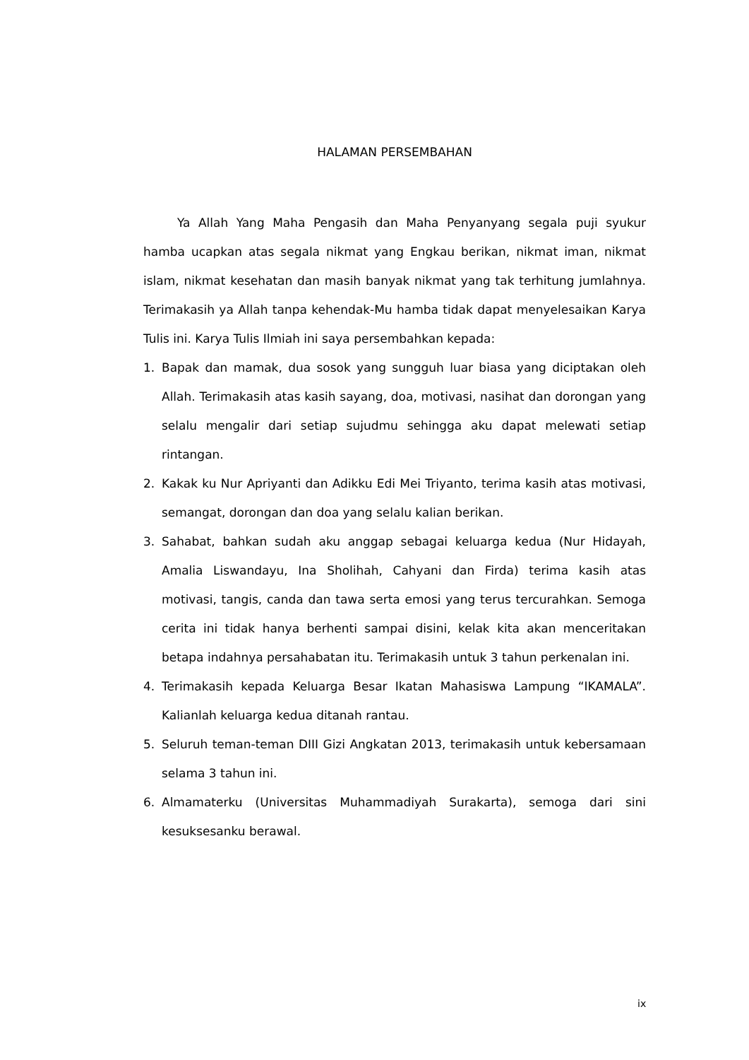HALAMAN PERSEMBAHAN
Ya Allah Yang Maha Pengasih dan Maha Penyanyang segala puji syukur hamba ucapkan atas segala nikmat yang Engkau berikan, nikmat iman, nikmat islam, nikmat kesehatan dan masih banyak nikmat yang tak terhitung jumlahnya. Terimakasih ya Allah tanpa kehendak-Mu hamba tidak dapat menyelesaikan Karya Tulis ini. Karya Tulis Ilmiah ini saya persembahkan kepada:
1. Bapak dan mamak, dua sosok yang sungguh luar biasa yang diciptakan oleh Allah. Terimakasih atas kasih sayang, doa, motivasi, nasihat dan dorongan yang selalu mengalir dari setiap sujudmu sehingga aku dapat melewati setiap rintangan.
2. Kakak ku Nur Apriyanti dan Adikku Edi Mei Triyanto, terima kasih atas motivasi, semangat, dorongan dan doa yang selalu kalian berikan.
3. Sahabat, bahkan sudah aku anggap sebagai keluarga kedua (Nur Hidayah, Amalia Liswandayu, Ina Sholihah, Cahyani dan Firda) terima kasih atas motivasi, tangis, canda dan tawa serta emosi yang terus tercurahkan. Semoga cerita ini tidak hanya berhenti sampai disini, kelak kita akan menceritakan betapa indahnya persahabatan itu. Terimakasih untuk 3 tahun perkenalan ini.
4. Terimakasih kepada Keluarga Besar Ikatan Mahasiswa Lampung “IKAMALA”. Kalianlah keluarga kedua ditanah rantau.
5. Seluruh teman-teman DIII Gizi Angkatan 2013, terimakasih untuk kebersamaan selama 3 tahun ini.
6. Almamaterku (Universitas Muhammadiyah Surakarta), semoga dari sini kesuksesanku berawal.
ix